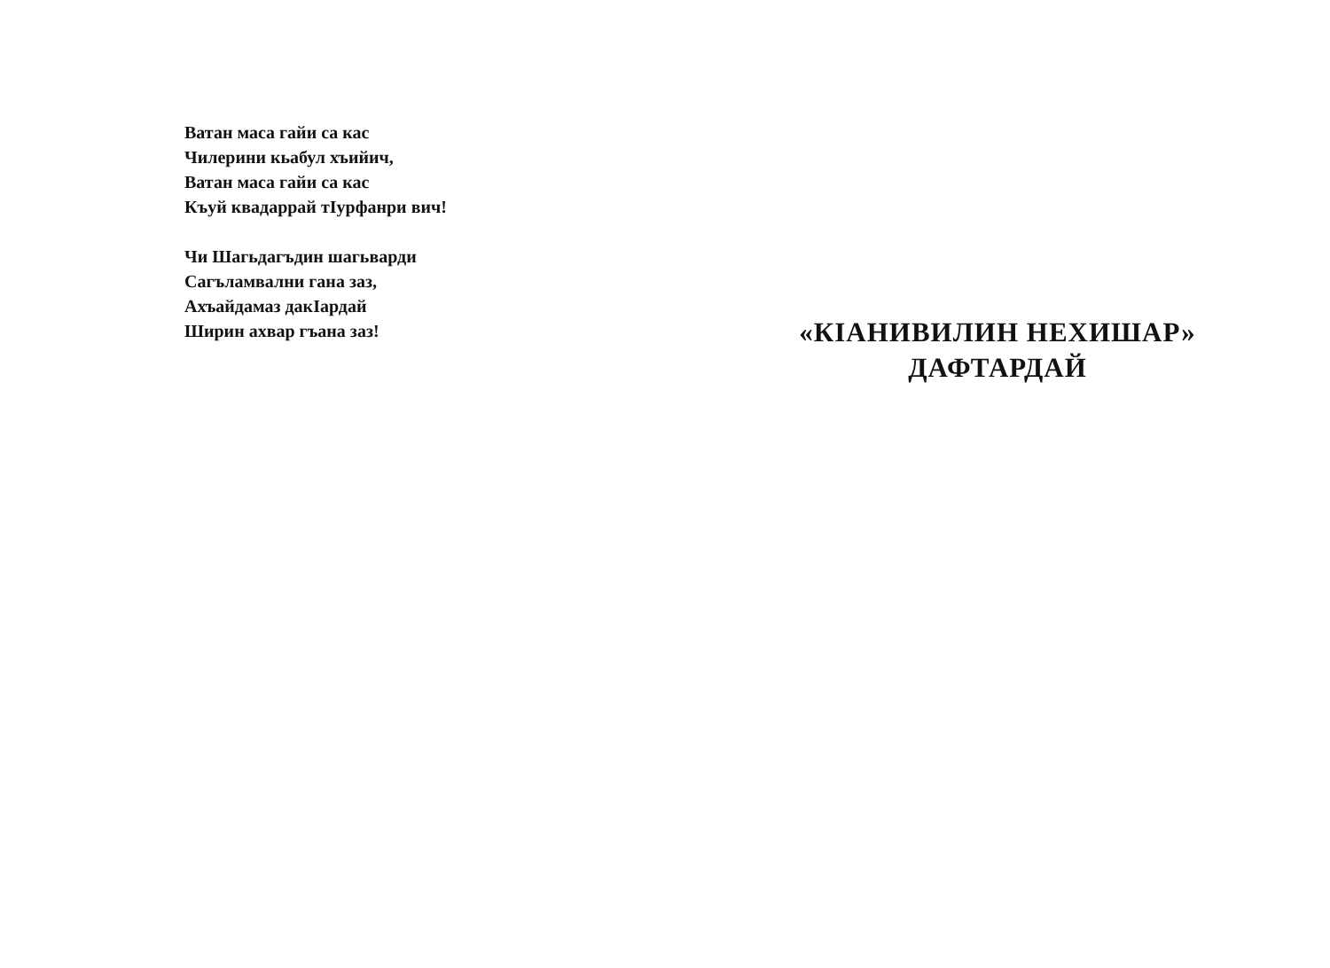Ватан маса гайи са кас
Чилерини кьабул хъийич,
Ватан маса гайи са кас
Къуй квадаррай тӀурфанри вич!
Чи Шагьдагъдин шагьварди
Сагъламвални гана заз,
Ахъайдамаз дакӀардай
Ширин ахвар гъана заз!
«КӀАНИВИЛИН НЕХИШАР»
ДАФТАРДАЙ